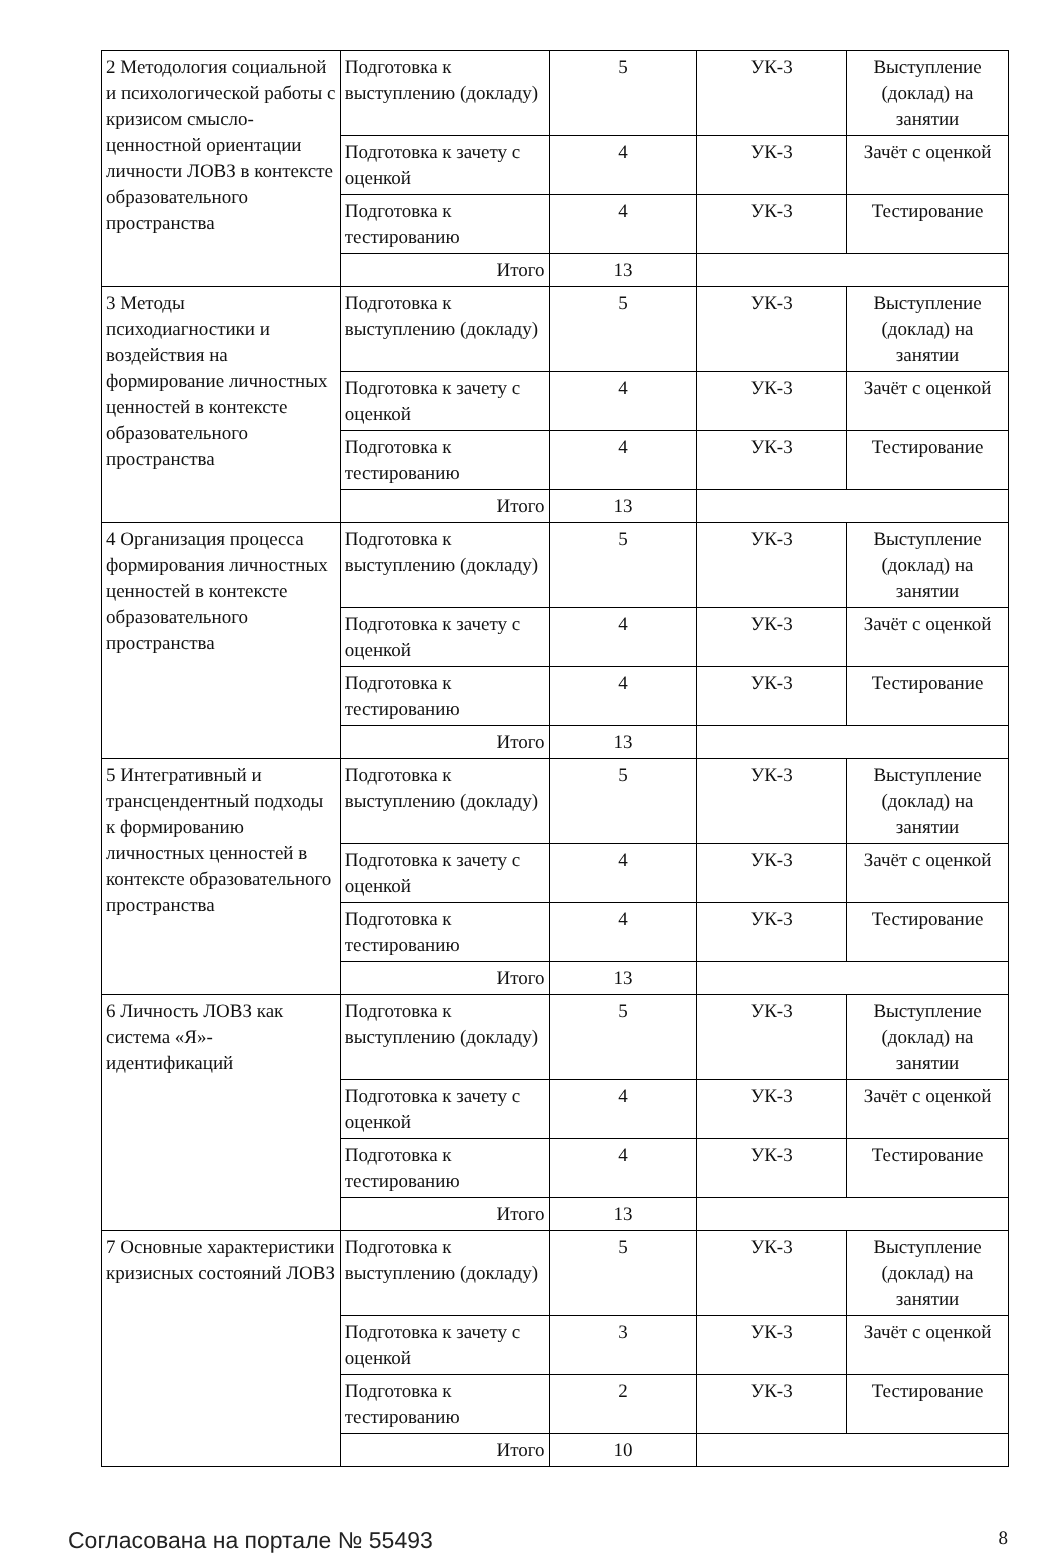| 2 Методология социальной и психологической работы с кризисом смысло-ценностной ориентации личности ЛОВЗ в контексте образовательного пространства | Подготовка к выступлению (докладу) | 5 | УК-3 | Выступление (доклад) на занятии |
| | Подготовка к зачету с оценкой | 4 | УК-3 | Зачёт с оценкой |
| | Подготовка к тестированию | 4 | УК-3 | Тестирование |
| | Итого | 13 | | |
| 3 Методы психодиагностики и воздействия на формирование личностных ценностей в контексте образовательного пространства | Подготовка к выступлению (докладу) | 5 | УК-3 | Выступление (доклад) на занятии |
| | Подготовка к зачету с оценкой | 4 | УК-3 | Зачёт с оценкой |
| | Подготовка к тестированию | 4 | УК-3 | Тестирование |
| | Итого | 13 | | |
| 4 Организация процесса формирования личностных ценностей в контексте образовательного пространства | Подготовка к выступлению (докладу) | 5 | УК-3 | Выступление (доклад) на занятии |
| | Подготовка к зачету с оценкой | 4 | УК-3 | Зачёт с оценкой |
| | Подготовка к тестированию | 4 | УК-3 | Тестирование |
| | Итого | 13 | | |
| 5 Интегративный и трансцендентный подходы к формированию личностных ценностей в контексте образовательного пространства | Подготовка к выступлению (докладу) | 5 | УК-3 | Выступление (доклад) на занятии |
| | Подготовка к зачету с оценкой | 4 | УК-3 | Зачёт с оценкой |
| | Подготовка к тестированию | 4 | УК-3 | Тестирование |
| | Итого | 13 | | |
| 6 Личность ЛОВЗ как система «Я»-идентификаций | Подготовка к выступлению (докладу) | 5 | УК-3 | Выступление (доклад) на занятии |
| | Подготовка к зачету с оценкой | 4 | УК-3 | Зачёт с оценкой |
| | Подготовка к тестированию | 4 | УК-3 | Тестирование |
| | Итого | 13 | | |
| 7 Основные характеристики кризисных состояний ЛОВЗ | Подготовка к выступлению (докладу) | 5 | УК-3 | Выступление (доклад) на занятии |
| | Подготовка к зачету с оценкой | 3 | УК-3 | Зачёт с оценкой |
| | Подготовка к тестированию | 2 | УК-3 | Тестирование |
| | Итого | 10 | | |
Согласована на портале № 55493 8